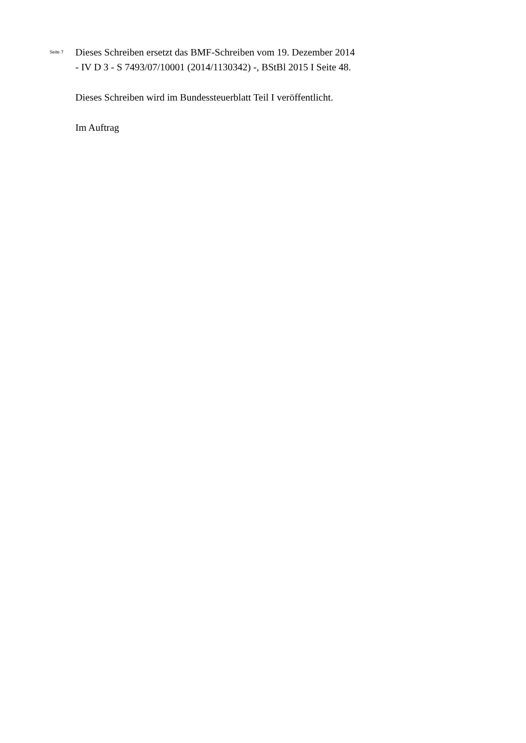Seite 7
Dieses Schreiben ersetzt das BMF-Schreiben vom 19. Dezember 2014
- IV D 3 - S 7493/07/10001 (2014/1130342) -, BStBl 2015 I Seite 48.
Dieses Schreiben wird im Bundessteuerblatt Teil I veröffentlicht.
Im Auftrag